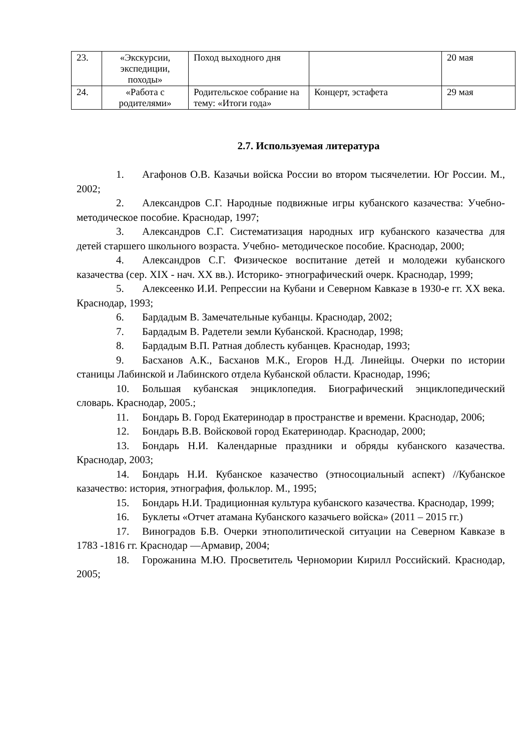| 23. | «Экскурсии, экспедиции, походы» | Поход выходного дня | | 20 мая |
| 24. | «Работа с родителями» | Родительское собрание на тему: «Итоги года» | Концерт, эстафета | 29 мая |
2.7. Используемая литература
1. Агафонов О.В. Казачьи войска России во втором тысячелетии. Юг России. М., 2002;
2. Александров С.Г. Народные подвижные игры кубанского казачества: Учебно-методическое пособие. Краснодар, 1997;
3. Александров С.Г. Систематизация народных игр кубанского казачества для детей старшего школьного возраста. Учебно- методическое пособие. Краснодар, 2000;
4. Александров С.Г. Физическое воспитание детей и молодежи кубанского казачества (сер. XIX - нач. XX вв.). Историко- этнографический очерк. Краснодар, 1999;
5. Алексеенко И.И. Репрессии на Кубани и Северном Кавказе в 1930-е гг. XX века. Краснодар, 1993;
6. Бардадым В. Замечательные кубанцы. Краснодар, 2002;
7. Бардадым В. Радетели земли Кубанской. Краснодар, 1998;
8. Бардадым В.П. Ратная доблесть кубанцев. Краснодар, 1993;
9. Басханов А.К., Басханов М.К., Егоров Н.Д. Линейцы. Очерки по истории станицы Лабинской и Лабинского отдела Кубанской области. Краснодар, 1996;
10. Большая кубанская энциклопедия. Биографический энциклопедический словарь. Краснодар, 2005.;
11. Бондарь В. Город Екатеринодар в пространстве и времени. Краснодар, 2006;
12. Бондарь В.В. Войсковой город Екатеринодар. Краснодар, 2000;
13. Бондарь Н.И. Календарные праздники и обряды кубанского казачества. Краснодар, 2003;
14. Бондарь Н.И. Кубанское казачество (этносоциальный аспект) //Кубанское казачество: история, этнография, фольклор. М., 1995;
15. Бондарь Н.И. Традиционная культура кубанского казачества. Краснодар, 1999;
16. Буклеты «Отчет атамана Кубанского казачьего войска» (2011 – 2015 гг.)
17. Виноградов Б.В. Очерки этнополитической ситуации на Северном Кавказе в 1783 -1816 гг. Краснодар —Армавир, 2004;
18. Горожанина М.Ю. Просветитель Черномории Кирилл Российский. Краснодар, 2005;